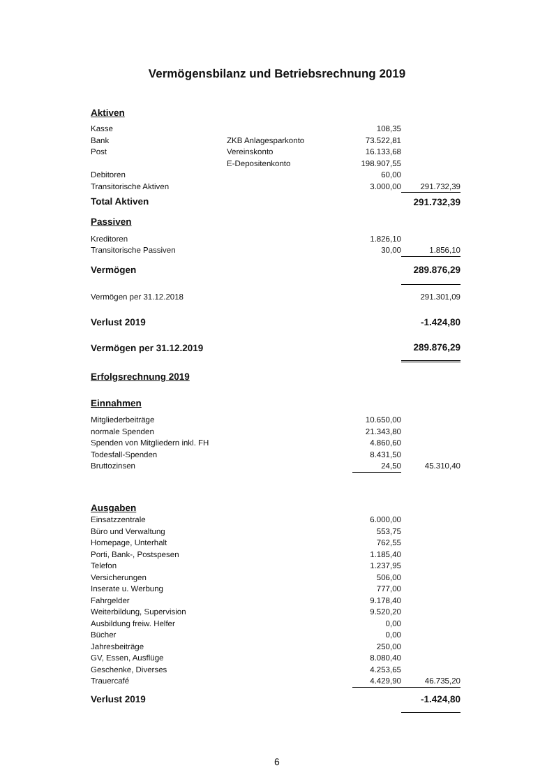Vermögensbilanz und Betriebsrechnung 2019
| Aktiven | | | |
| Kasse | | 108,35 | |
| Bank | ZKB Anlagesparkonto | 73.522,81 | |
| Post | Vereinskonto | 16.133,68 | |
| | E-Depositenkonto | 198.907,55 | |
| Debitoren | | 60,00 | |
| Transitorische Aktiven | | 3.000,00 | 291.732,39 |
| Total Aktiven | | | 291.732,39 |
| Passiven | | | |
| Kreditoren | | 1.826,10 | |
| Transitorische Passiven | | 30,00 | 1.856,10 |
| Vermögen | | | 289.876,29 |
| Vermögen per 31.12.2018 | | | 291.301,09 |
| Verlust 2019 | | | -1.424,80 |
| Vermögen per 31.12.2019 | | | 289.876,29 |
| Erfolgsrechnung 2019 | | | |
| Einnahmen | | | |
| Mitgliederbeiträge | | 10.650,00 | |
| normale Spenden | | 21.343,80 | |
| Spenden von Mitgliedern inkl. FH | | 4.860,60 | |
| Todesfall-Spenden | | 8.431,50 | |
| Bruttozinsen | | 24,50 | 45.310,40 |
| Ausgaben | | | |
| Einsatzzentrale | | 6.000,00 | |
| Büro und Verwaltung | | 553,75 | |
| Homepage, Unterhalt | | 762,55 | |
| Porti, Bank-, Postspesen | | 1.185,40 | |
| Telefon | | 1.237,95 | |
| Versicherungen | | 506,00 | |
| Inserate u. Werbung | | 777,00 | |
| Fahrgelder | | 9.178,40 | |
| Weiterbildung, Supervision | | 9.520,20 | |
| Ausbildung freiw. Helfer | | 0,00 | |
| Bücher | | 0,00 | |
| Jahresbeiträge | | 250,00 | |
| GV, Essen, Ausflüge | | 8.080,40 | |
| Geschenke, Diverses | | 4.253,65 | |
| Trauercafé | | 4.429,90 | 46.735,20 |
| Verlust 2019 | | | -1.424,80 |
6